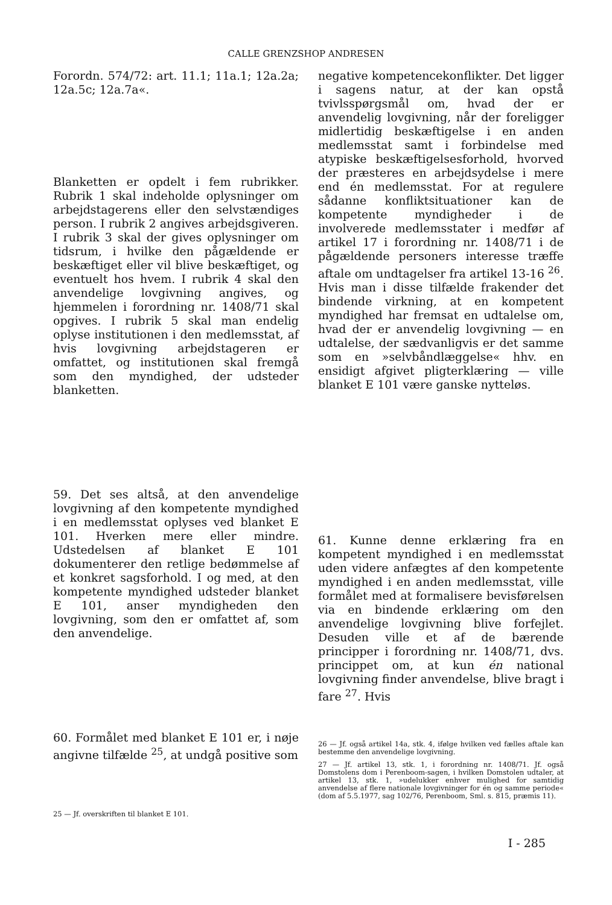CALLE GRENZSHOP ANDRESEN
Forordn. 574/72: art. 11.1; 11a.1; 12a.2a; 12a.5c; 12a.7a«.
Blanketten er opdelt i fem rubrikker. Rubrik 1 skal indeholde oplysninger om arbejdstagerens eller den selvstændiges person. I rubrik 2 angives arbejdsgiveren. I rubrik 3 skal der gives oplysninger om tidsrum, i hvilke den pågældende er beskæftiget eller vil blive beskæftiget, og eventuelt hos hvem. I rubrik 4 skal den anvendelige lovgivning angives, og hjemmelen i forordning nr. 1408/71 skal opgives. I rubrik 5 skal man endelig oplyse institutionen i den medlemsstat, af hvis lovgivning arbejdstageren er omfattet, og institutionen skal fremgå som den myndighed, der udsteder blanketten.
59. Det ses altså, at den anvendelige lovgivning af den kompetente myndighed i en medlemsstat oplyses ved blanket E 101. Hverken mere eller mindre. Udstedelsen af blanket E 101 dokumenterer den retlige bedømmelse af et konkret sagsforhold. I og med, at den kompetente myndighed udsteder blanket E 101, anser myndigheden den lovgivning, som den er omfattet af, som den anvendelige.
60. Formålet med blanket E 101 er, i nøje angivne tilfælde <sup>25</sup>, at undgå positive som
25 — Jf. overskriften til blanket E 101.
negative kompetencekonflikter. Det ligger i sagens natur, at der kan opstå tvivlsspørgsmål om, hvad der er anvendelig lovgivning, når der foreligger midlertidig beskæftigelse i en anden medlemsstat samt i forbindelse med atypiske beskæftigelsesforhold, hvorved der præsteres en arbejdsydelse i mere end én medlemsstat. For at regulere sådanne konfliktsituationer kan de kompetente myndigheder i de involverede medlemsstater i medfør af artikel 17 i forordning nr. 1408/71 i de pågældende personers interesse træffe aftale om undtagelser fra artikel 13-16 <sup>26</sup>. Hvis man i disse tilfælde frakender det bindende virkning, at en kompetent myndighed har fremsat en udtalelse om, hvad der er anvendelig lovgivning — en udtalelse, der sædvanligvis er det samme som en »selvbåndlæggelse« hhv. en ensidigt afgivet pligterklæring — ville blanket E 101 være ganske nytteløs.
61. Kunne denne erklæring fra en kompetent myndighed i en medlemsstat uden videre anfægtes af den kompetente myndighed i en anden medlemsstat, ville formålet med at formalisere bevisførelsen via en bindende erklæring om den anvendelige lovgivning blive forfejlet. Desuden ville et af de bærende principper i forordning nr. 1408/71, dvs. princippet om, at kun én national lovgivning finder anvendelse, blive bragt i fare <sup>27</sup>. Hvis
26 — Jf. også artikel 14a, stk. 4, ifølge hvilken ved fælles aftale kan bestemme den anvendelige lovgivning.
27 — Jf. artikel 13, stk. 1, i forordning nr. 1408/71. Jf. også Domstolens dom i Perenboom-sagen, i hvilken Domstolen udtaler, at artikel 13, stk. 1, »udelukker enhver mulighed for samtidig anvendelse af flere nationale lovgivninger for én og samme periode« (dom af 5.5.1977, sag 102/76, Perenboom, Sml. s. 815, præmis 11).
I - 285